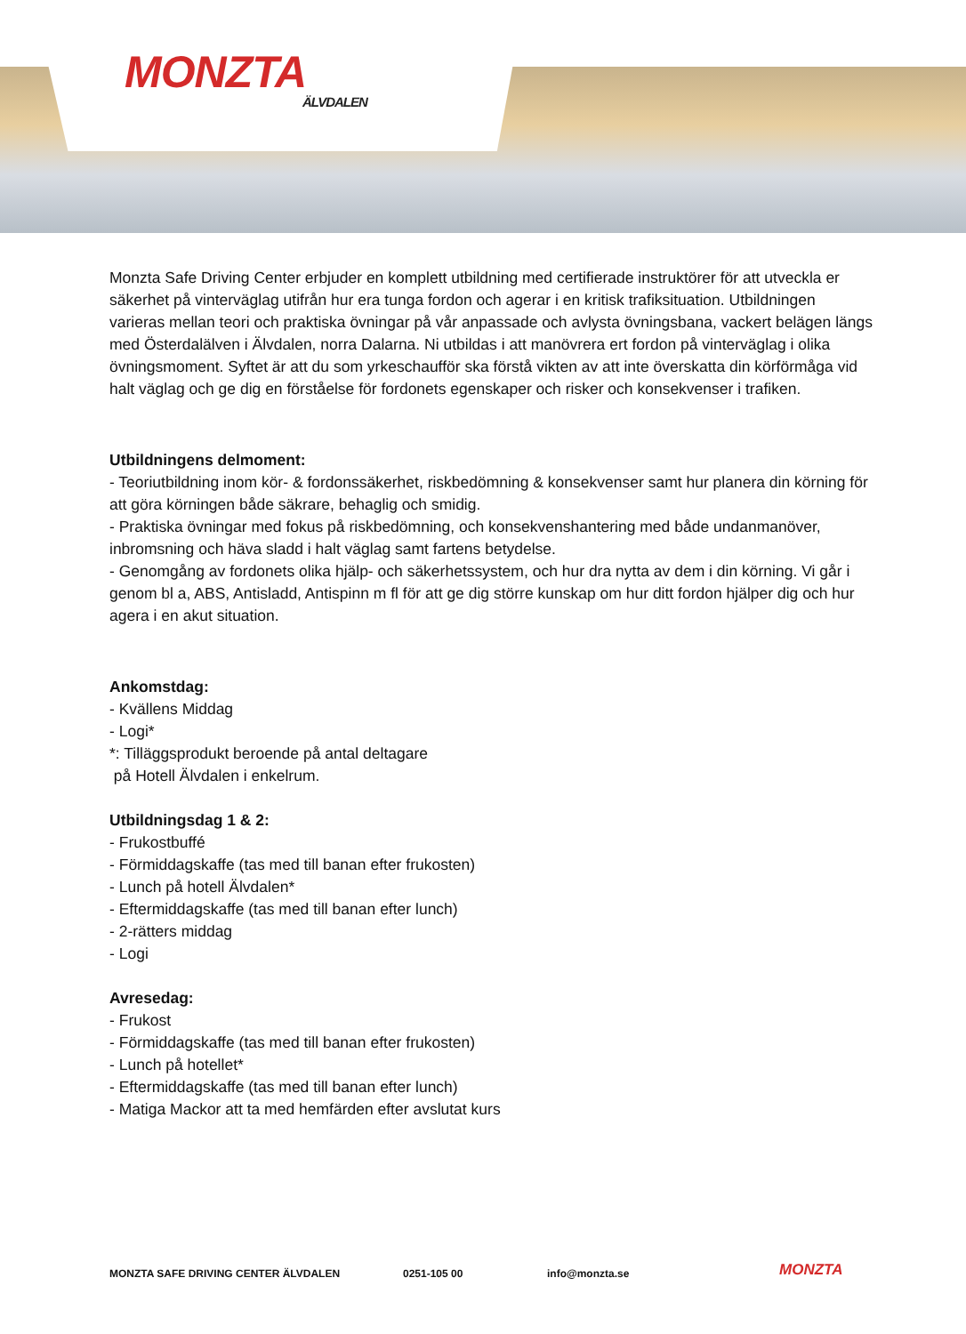MONZTA
ÄLVDALEN
Monzta Safe Driving Center erbjuder en komplett utbildning med certifierade instruktörer för att utveckla er säkerhet på vinterväglag utifrån hur era tunga fordon och agerar i en kritisk trafiksituation. Utbildningen varieras mellan teori och praktiska övningar på vår anpassade och avlysta övningsbana, vackert belägen längs med Österdalälven i Älvdalen, norra Dalarna. Ni utbildas i att manövrera ert fordon på vinterväglag i olika övningsmoment. Syftet är att du som yrkeschaufför ska förstå vikten av att inte överskatta din körförmåga vid halt väglag och ge dig en förståelse för fordonets egenskaper och risker och konsekvenser i trafiken.
Utbildningens delmoment:
- Teoriutbildning inom kör- & fordonssäkerhet, riskbedömning & konsekvenser samt hur planera din körning för att göra körningen både säkrare, behaglig och smidig.
- Praktiska övningar med fokus på riskbedömning, och konsekvenshantering med både undanmanöver, inbromsning och häva sladd i halt väglag samt fartens betydelse.
- Genomgång av fordonets olika hjälp- och säkerhetssystem, och hur dra nytta av dem i din körning. Vi går i genom bl a, ABS, Antisladd, Antispinn m fl för att ge dig större kunskap om hur ditt fordon hjälper dig och hur agera i en akut situation.
Ankomstdag:
- Kvällens Middag
- Logi*
*: Tilläggsprodukt beroende på antal deltagare
på Hotell Älvdalen i enkelrum.
Utbildningsdag 1 & 2:
- Frukostbuffé
- Förmiddagskaffe (tas med till banan efter frukosten)
- Lunch på hotell Älvdalen*
- Eftermiddagskaffe (tas med till banan efter lunch)
- 2-rätters middag
- Logi
Avresedag:
- Frukost
- Förmiddagskaffe (tas med till banan efter frukosten)
- Lunch på hotellet*
- Eftermiddagskaffe (tas med till banan efter lunch)
- Matiga Mackor att ta med hemfärden efter avslutat kurs
MONZTA SAFE DRIVING CENTER ÄLVDALEN 0251-105 00 info@monzta.se MONZTA